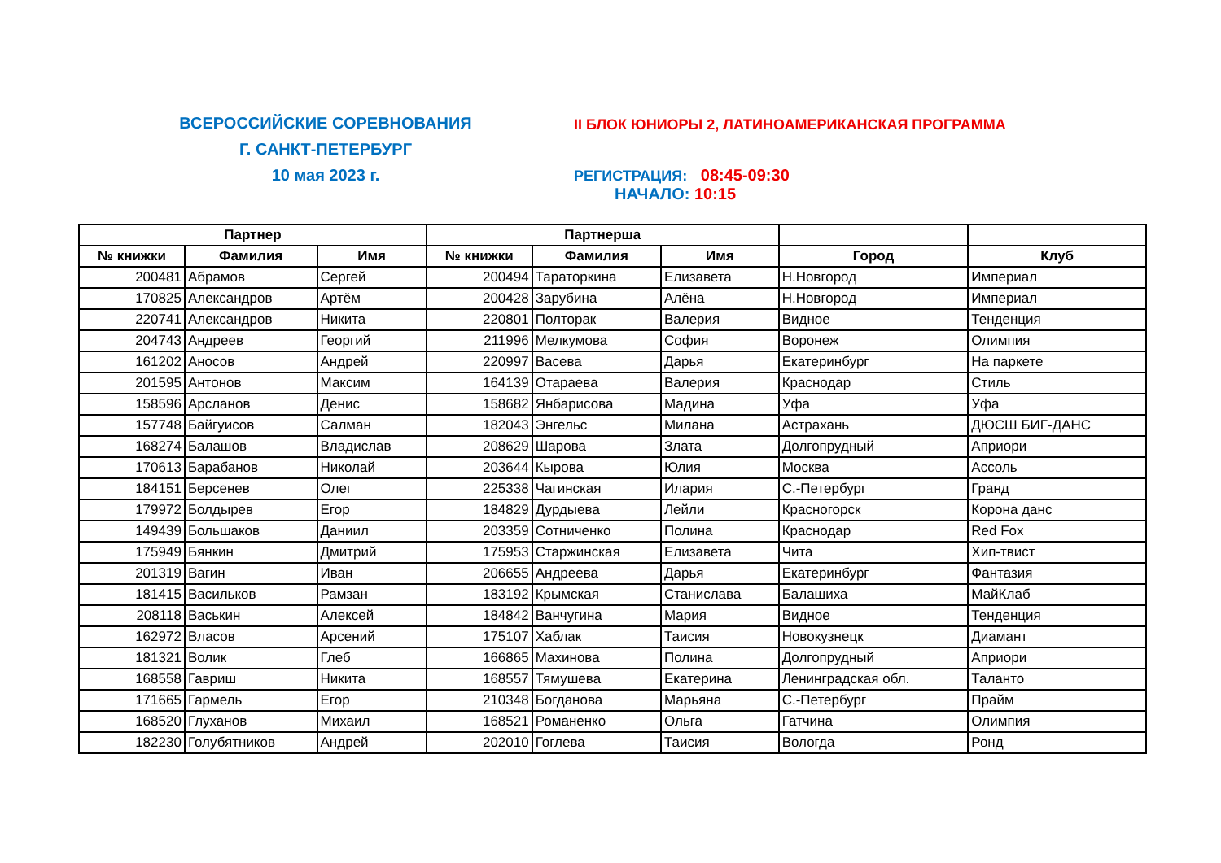ВСЕРОССИЙСКИЕ СОРЕВНОВАНИЯ
Г. САНКТ-ПЕТЕРБУРГ
10 мая 2023 г.
II БЛОК ЮНИОРЫ 2, ЛАТИНОАМЕРИКАНСКАЯ ПРОГРАММА
РЕГИСТРАЦИЯ: 08:45-09:30
НАЧАЛО: 10:15
| Партнер | | | Партнерша | | | | |
| --- | --- | --- | --- | --- | --- | --- | --- |
| № книжки | Фамилия | Имя | № книжки | Фамилия | Имя | Город | Клуб |
| 200481 | Абрамов | Сергей | 200494 | Тараторкина | Елизавета | Н.Новгород | Империал |
| 170825 | Александров | Артём | 200428 | Зарубина | Алёна | Н.Новгород | Империал |
| 220741 | Александров | Никита | 220801 | Полторак | Валерия | Видное | Тенденция |
| 204743 | Андреев | Георгий | 211996 | Мелкумова | София | Воронеж | Олимпия |
| 161202 | Аносов | Андрей | 220997 | Васева | Дарья | Екатеринбург | На паркете |
| 201595 | Антонов | Максим | 164139 | Отараева | Валерия | Краснодар | Стиль |
| 158596 | Арсланов | Денис | 158682 | Янбарисова | Мадина | Уфа | Уфа |
| 157748 | Байгуисов | Салман | 182043 | Энгельс | Милана | Астрахань | ДЮСШ БИГ-ДАНС |
| 168274 | Балашов | Владислав | 208629 | Шарова | Злата | Долгопрудный | Априори |
| 170613 | Барабанов | Николай | 203644 | Кырова | Юлия | Москва | Ассоль |
| 184151 | Берсенев | Олег | 225338 | Чагинская | Илария | С.-Петербург | Гранд |
| 179972 | Болдырев | Егор | 184829 | Дурдыева | Лейли | Красногорск | Корона данс |
| 149439 | Большаков | Даниил | 203359 | Сотниченко | Полина | Краснодар | Red Fox |
| 175949 | Бянкин | Дмитрий | 175953 | Старжинская | Елизавета | Чита | Хип-твист |
| 201319 | Вагин | Иван | 206655 | Андреева | Дарья | Екатеринбург | Фантазия |
| 181415 | Васильков | Рамзан | 183192 | Крымская | Станислава | Балашиха | МайКлаб |
| 208118 | Васькин | Алексей | 184842 | Ванчугина | Мария | Видное | Тенденция |
| 162972 | Власов | Арсений | 175107 | Хаблак | Таисия | Новокузнецк | Диамант |
| 181321 | Волик | Глеб | 166865 | Махинова | Полина | Долгопрудный | Априори |
| 168558 | Гавриш | Никита | 168557 | Тямушева | Екатерина | Ленинградская обл. | Таланто |
| 171665 | Гармель | Егор | 210348 | Богданова | Марьяна | С.-Петербург | Прайм |
| 168520 | Глуханов | Михаил | 168521 | Романенко | Ольга | Гатчина | Олимпия |
| 182230 | Голубятников | Андрей | 202010 | Гоглева | Таисия | Вологда | Ронд |